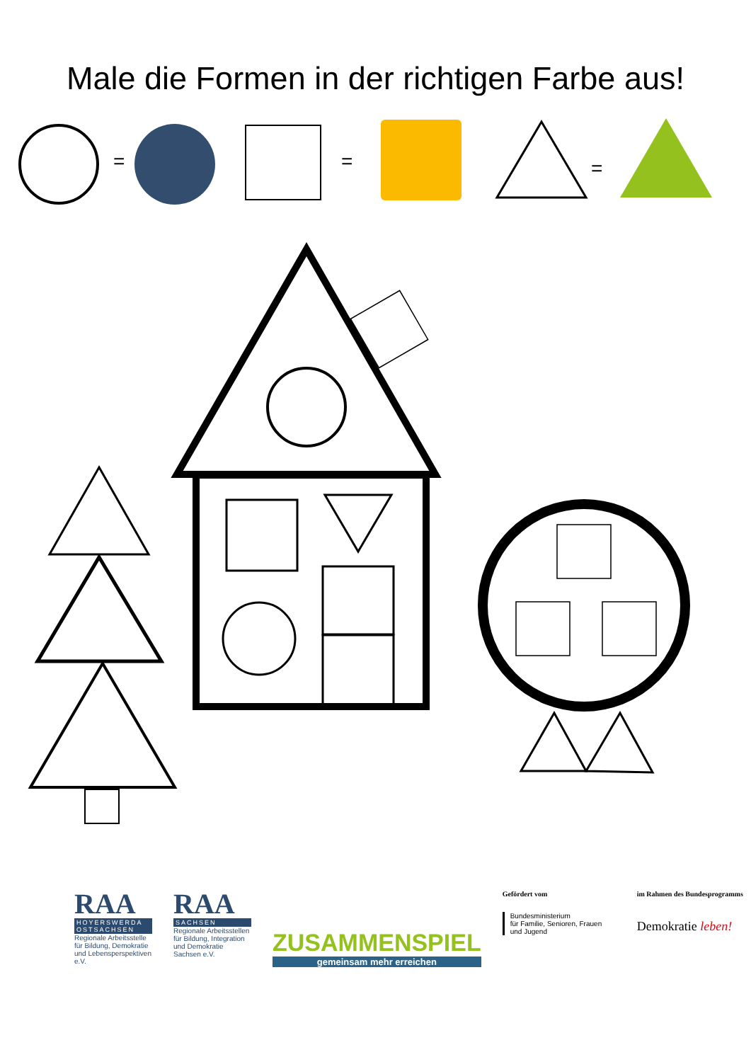Male die Formen in der richtigen Farbe aus!
=
=
=
RAA
HOYERSWERDA OSTSACHSEN
Regionale Arbeitsstelle für Bildung, Demokratie und Lebensperspektiven e.V.
RAA
SACHSEN
Regionale Arbeitsstellen für Bildung, Integration und Demokratie Sachsen e.V.
ZUSAMMENSPIEL
gemeinsam mehr erreichen
Gefördert vom
Bundesministerium
für Familie, Senioren, Frauen
und Jugend
im Rahmen des Bundesprogramms
Demokratie leben!